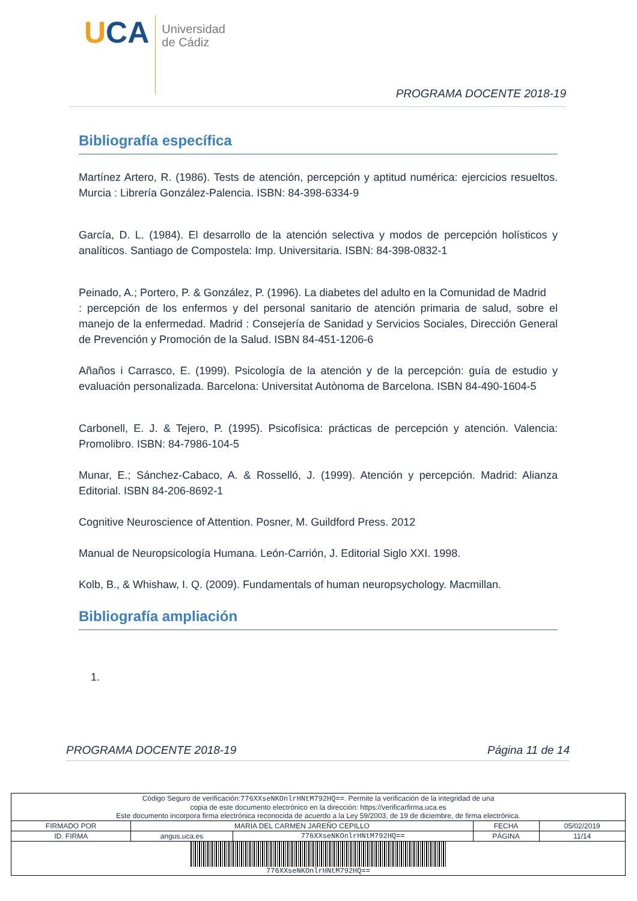UCA
Universidad
de Cádiz
PROGRAMA DOCENTE 2018-19
Bibliografía específica
Martínez Artero, R. (1986). Tests de atención, percepción y aptitud numérica: ejercicios resueltos. Murcia : Librería González-Palencia. ISBN: 84-398-6334-9
García, D. L. (1984). El desarrollo de la atención selectiva y modos de percepción holísticos y analíticos. Santiago de Compostela: Imp. Universitaria. ISBN: 84-398-0832-1
Peinado, A.; Portero, P. & González, P. (1996). La diabetes del adulto en la Comunidad de Madrid
: percepción de los enfermos y del personal sanitario de atención primaria de salud, sobre el manejo de la enfermedad. Madrid : Consejería de Sanidad y Servicios Sociales, Dirección General de Prevención y Promoción de la Salud. ISBN 84-451-1206-6
Añaños i Carrasco, E. (1999). Psicología de la atención y de la percepción: guía de estudio y evaluación personalizada. Barcelona: Universitat Autònoma de Barcelona. ISBN 84-490-1604-5
Carbonell, E. J. & Tejero, P. (1995). Psicofísica: prácticas de percepción y atención. Valencia: Promolibro. ISBN: 84-7986-104-5
Munar, E.; Sánchez-Cabaco, A. & Rosselló, J. (1999). Atención y percepción. Madrid: Alianza Editorial. ISBN 84-206-8692-1
Cognitive Neuroscience of Attention. Posner, M. Guildford Press. 2012
Manual de Neuropsicología Humana. León-Carrión, J. Editorial Siglo XXI. 1998.
Kolb, B., & Whishaw, I. Q. (2009). Fundamentals of human neuropsychology. Macmillan.
Bibliografía ampliación
1.
PROGRAMA DOCENTE 2018-19 Página 11 de 14
| Código Seguro de verificación: 776XXseNKOnlrHNtM792HQ== . Permite la verificación de la integridad de una copia de este documento electrónico en la dirección: https://verificarfirma.uca.es Este documento incorpora firma electrónica reconocida de acuerdo a la Ley 59/2003, de 19 de diciembre, de firma electrónica. | | | | |
| FIRMADO POR | MARIA DEL CARMEN JAREÑO CEPILLO | | FECHA | 05/02/2019 |
| ID. FIRMA | angus.uca.es | 776XXseNKOnlrHNtM792HQ== | PÁGINA | 11/14 |
| 776XXseNKOnlrHNtM792HQ== | | | | |